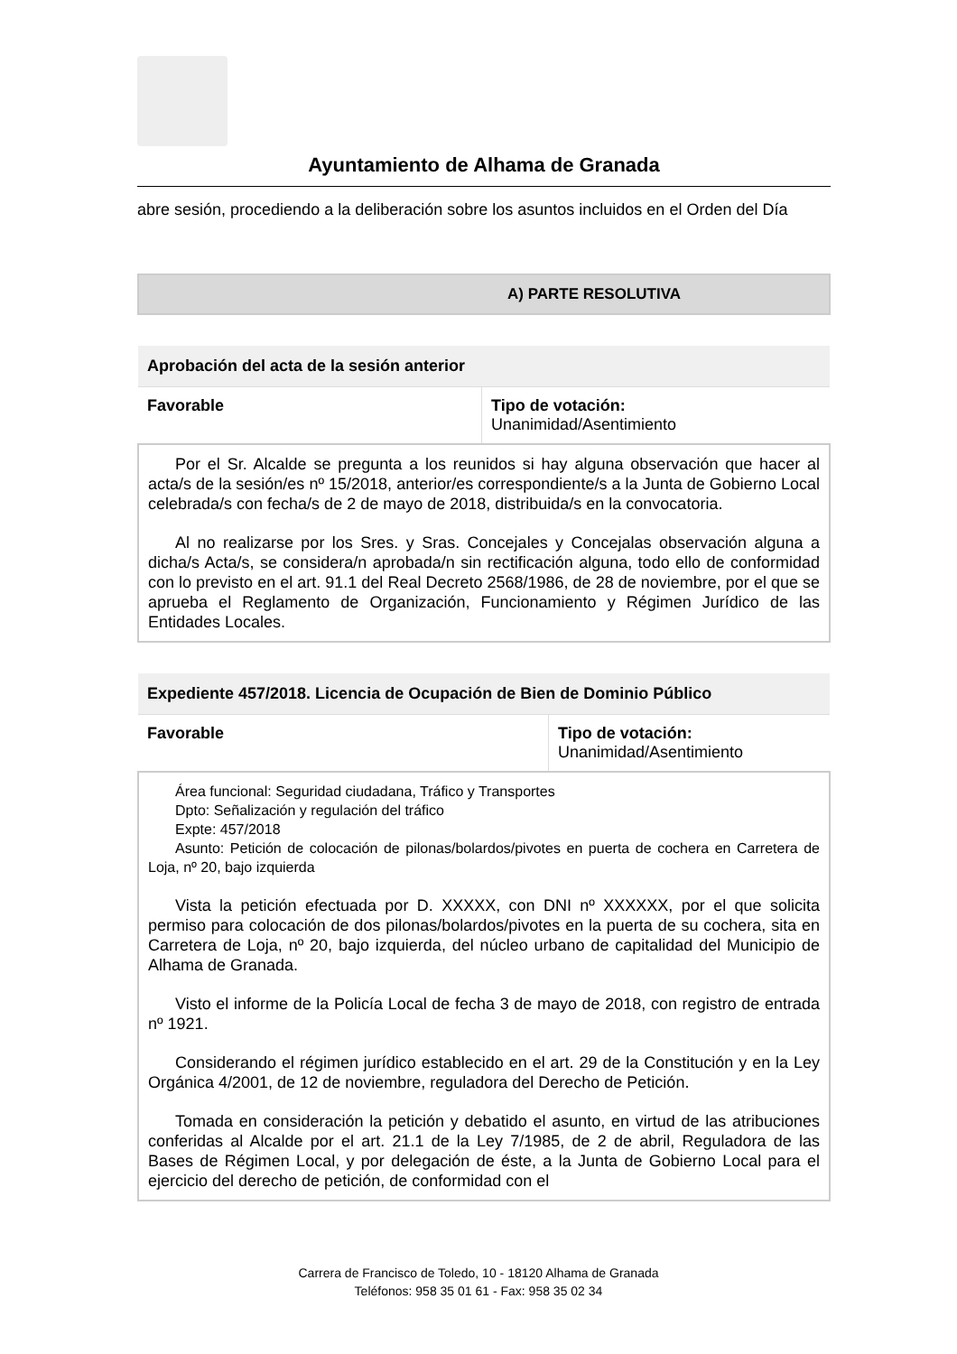Ayuntamiento de Alhama de Granada
abre sesión, procediendo a la deliberación sobre los asuntos incluidos en el Orden del Día
A) PARTE RESOLUTIVA
| Aprobación del acta de la sesión anterior | |
| --- | --- |
| Favorable | Tipo de votación: Unanimidad/Asentimiento |
| Por el Sr. Alcalde se pregunta a los reunidos si hay alguna observación que hacer al acta/s de la sesión/es nº 15/2018, anterior/es correspondiente/s a la Junta de Gobierno Local celebrada/s con fecha/s de 2 de mayo de 2018, distribuida/s en la convocatoria. Al no realizarse por los Sres. y Sras. Concejales y Concejalas observación alguna a dicha/s Acta/s, se considera/n aprobada/n sin rectificación alguna, todo ello de conformidad con lo previsto en el art. 91.1 del Real Decreto 2568/1986, de 28 de noviembre, por el que se aprueba el Reglamento de Organización, Funcionamiento y Régimen Jurídico de las Entidades Locales. | |
| Expediente 457/2018. Licencia de Ocupación de Bien de Dominio Público | |
| --- | --- |
| Favorable | Tipo de votación: Unanimidad/Asentimiento |
| Área funcional: Seguridad ciudadana, Tráfico y Transportes Dpto: Señalización y regulación del tráfico Expte: 457/2018 Asunto: Petición de colocación de pilonas/bolardos/pivotes en puerta de cochera en Carretera de Loja, nº 20, bajo izquierda Vista la petición efectuada por D. XXXXX, con DNI nº XXXXXX, por el que solicita permiso para colocación de dos pilonas/bolardos/pivotes en la puerta de su cochera, sita en Carretera de Loja, nº 20, bajo izquierda, del núcleo urbano de capitalidad del Municipio de Alhama de Granada. Visto el informe de la Policía Local de fecha 3 de mayo de 2018, con registro de entrada nº 1921. Considerando el régimen jurídico establecido en el art. 29 de la Constitución y en la Ley Orgánica 4/2001, de 12 de noviembre, reguladora del Derecho de Petición. Tomada en consideración la petición y debatido el asunto, en virtud de las atribuciones conferidas al Alcalde por el art. 21.1 de la Ley 7/1985, de 2 de abril, Reguladora de las Bases de Régimen Local, y por delegación de éste, a la Junta de Gobierno Local para el ejercicio del derecho de petición, de conformidad con el | |
Carrera de Francisco de Toledo, 10 - 18120 Alhama de Granada
Teléfonos: 958 35 01 61 - Fax: 958 35 02 34